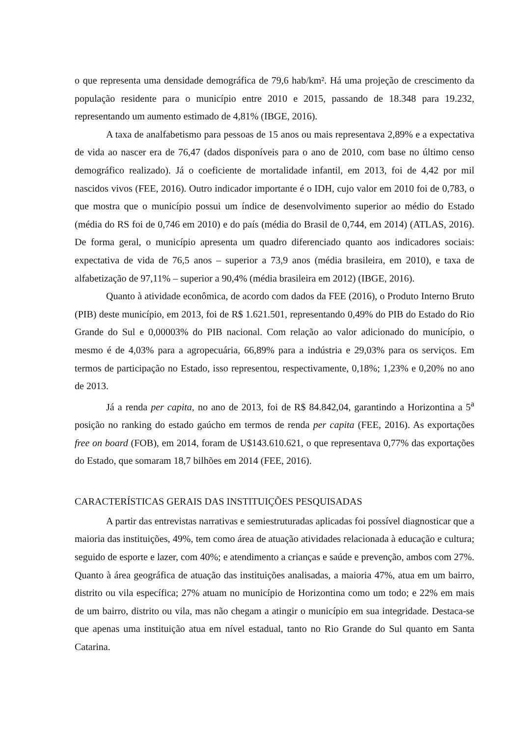o que representa uma densidade demográfica de 79,6 hab/km². Há uma projeção de crescimento da população residente para o município entre 2010 e 2015, passando de 18.348 para 19.232, representando um aumento estimado de 4,81% (IBGE, 2016).
A taxa de analfabetismo para pessoas de 15 anos ou mais representava 2,89% e a expectativa de vida ao nascer era de 76,47 (dados disponíveis para o ano de 2010, com base no último censo demográfico realizado). Já o coeficiente de mortalidade infantil, em 2013, foi de 4,42 por mil nascidos vivos (FEE, 2016). Outro indicador importante é o IDH, cujo valor em 2010 foi de 0,783, o que mostra que o município possui um índice de desenvolvimento superior ao médio do Estado (média do RS foi de 0,746 em 2010) e do país (média do Brasil de 0,744, em 2014) (ATLAS, 2016). De forma geral, o município apresenta um quadro diferenciado quanto aos indicadores sociais: expectativa de vida de 76,5 anos – superior a 73,9 anos (média brasileira, em 2010), e taxa de alfabetização de 97,11% – superior a 90,4% (média brasileira em 2012) (IBGE, 2016).
Quanto à atividade econômica, de acordo com dados da FEE (2016), o Produto Interno Bruto (PIB) deste município, em 2013, foi de R$ 1.621.501, representando 0,49% do PIB do Estado do Rio Grande do Sul e 0,00003% do PIB nacional. Com relação ao valor adicionado do município, o mesmo é de 4,03% para a agropecuária, 66,89% para a indústria e 29,03% para os serviços. Em termos de participação no Estado, isso representou, respectivamente, 0,18%; 1,23% e 0,20% no ano de 2013.
Já a renda per capita, no ano de 2013, foi de R$ 84.842,04, garantindo a Horizontina a 5<sup>a</sup> posição no ranking do estado gaúcho em termos de renda per capita (FEE, 2016). As exportações free on board (FOB), em 2014, foram de U$143.610.621, o que representava 0,77% das exportações do Estado, que somaram 18,7 bilhões em 2014 (FEE, 2016).
CARACTERÍSTICAS GERAIS DAS INSTITUIÇÕES PESQUISADAS
A partir das entrevistas narrativas e semiestruturadas aplicadas foi possível diagnosticar que a maioria das instituições, 49%, tem como área de atuação atividades relacionada à educação e cultura; seguido de esporte e lazer, com 40%; e atendimento a crianças e saúde e prevenção, ambos com 27%. Quanto à área geográfica de atuação das instituições analisadas, a maioria 47%, atua em um bairro, distrito ou vila específica; 27% atuam no município de Horizontina como um todo; e 22% em mais de um bairro, distrito ou vila, mas não chegam a atingir o município em sua integridade. Destaca-se que apenas uma instituição atua em nível estadual, tanto no Rio Grande do Sul quanto em Santa Catarina.